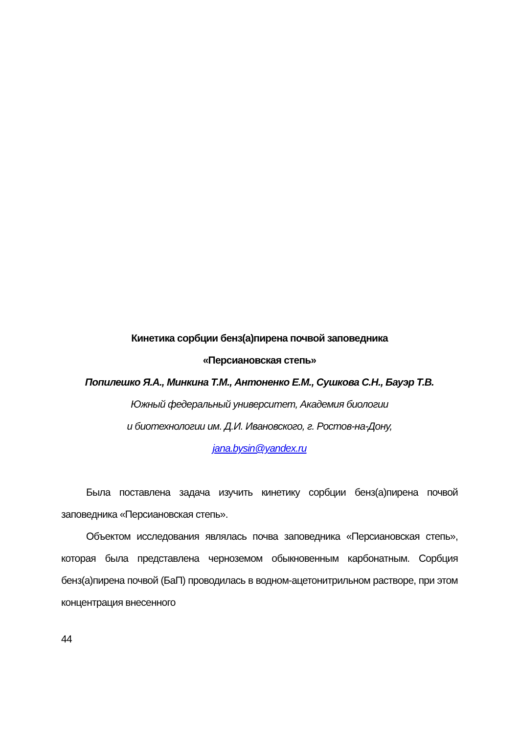Кинетика сорбции бенз(а)пирена почвой заповедника
«Персиановская степь»
Попилешко Я.А., Минкина Т.М., Антоненко Е.М., Сушкова С.Н., Бауэр Т.В.
Южный федеральный университет, Академия биологии
и биотехнологии им. Д.И. Ивановского, г. Ростов-на-Дону,
jana.bysin@yandex.ru
Была поставлена задача изучить кинетику сорбции бенз(а)пирена почвой заповедника «Персиановская степь».
Объектом исследования являлась почва заповедника «Персиановская степь», которая была представлена черноземом обыкновенным карбонатным. Сорбция бенз(а)пирена почвой (БаП) проводилась в водном-ацетонитрильном растворе, при этом концентрация внесенного
44